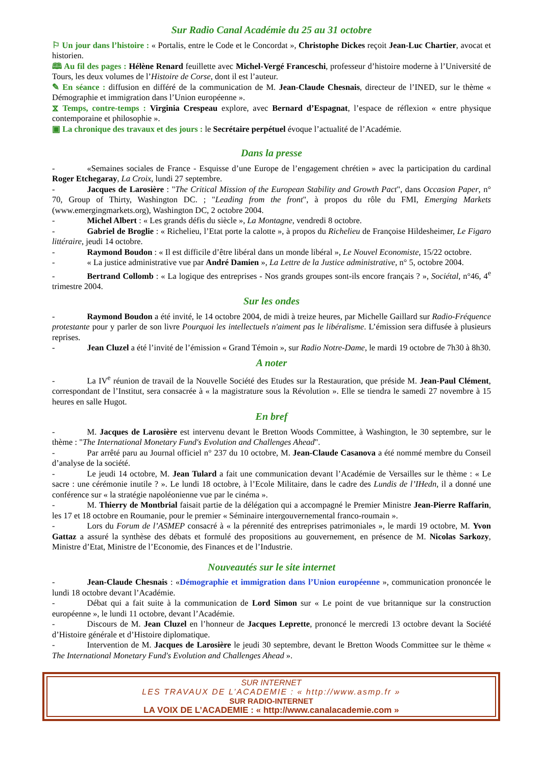Sur Radio Canal Académie du 25 au 31 octobre
⚐ Un jour dans l’histoire : « Portalis, entre le Code et le Concordat », Christophe Dickes reçoit Jean-Luc Chartier, avocat et historien.
🕮 Au fil des pages : Hélène Renard feuillette avec Michel-Vergé Franceschi, professeur d’histoire moderne à l’Université de Tours, les deux volumes de l’Histoire de Corse, dont il est l’auteur.
✎ En séance : diffusion en différé de la communication de M. Jean-Claude Chesnais, directeur de l’INED, sur le thème « Démographie et immigration dans l’Union européenne ».
⧖ Temps, contre-temps : Virginia Crespeau explore, avec Bernard d’Espagnat, l’espace de réflexion « entre physique contemporaine et philosophie ».
▣ La chronique des travaux et des jours : le Secrétaire perpétuel évoque l’actualité de l’Académie.
Dans la presse
- «Semaines sociales de France - Esquisse d’une Europe de l’engagement chrétien » avec la participation du cardinal Roger Etchegaray, La Croix, lundi 27 septembre.
- Jacques de Larosière : "The Critical Mission of the European Stability and Growth Pact", dans Occasion Paper, n° 70, Group of Thirty, Washington DC. ; "Leading from the front", à propos du rôle du FMI, Emerging Markets (www.emergingmarkets.org), Washington DC, 2 octobre 2004.
- Michel Albert : « Les grands défis du siècle », La Montagne, vendredi 8 octobre.
- Gabriel de Broglie : « Richelieu, l’Etat porte la calotte », à propos du Richelieu de Françoise Hildesheimer, Le Figaro littéraire, jeudi 14 octobre.
- Raymond Boudon : « Il est difficile d’être libéral dans un monde libéral », Le Nouvel Economiste, 15/22 octobre.
- « La justice administrative vue par André Damien », La Lettre de la Justice administrative, n° 5, octobre 2004.
- Bertrand Collomb : « La logique des entreprises - Nos grands groupes sont-ils encore français ? », Sociétal, n°46, 4<sup>e</sup> trimestre 2004.
Sur les ondes
- Raymond Boudon a été invité, le 14 octobre 2004, de midi à treize heures, par Michelle Gaillard sur Radio-Fréquence protestante pour y parler de son livre Pourquoi les intellectuels n'aiment pas le libéralisme. L’émission sera diffusée à plusieurs reprises.
- Jean Cluzel a été l’invité de l’émission « Grand Témoin », sur Radio Notre-Dame, le mardi 19 octobre de 7h30 à 8h30.
A noter
- La IV<sup>e</sup> réunion de travail de la Nouvelle Société des Etudes sur la Restauration, que préside M. Jean-Paul Clément, correspondant de l’Institut, sera consacrée à « la magistrature sous la Révolution ». Elle se tiendra le samedi 27 novembre à 15 heures en salle Hugot.
En bref
- M. Jacques de Larosière est intervenu devant le Bretton Woods Committee, à Washington, le 30 septembre, sur le thème : "The International Monetary Fund's Evolution and Challenges Ahead".
- Par arrêté paru au Journal officiel n° 237 du 10 octobre, M. Jean-Claude Casanova a été nommé membre du Conseil d’analyse de la société.
- Le jeudi 14 octobre, M. Jean Tulard a fait une communication devant l’Académie de Versailles sur le thème : « Le sacre : une cérémonie inutile ? ». Le lundi 18 octobre, à l’Ecole Militaire, dans le cadre des Lundis de l’IHedn, il a donné une conférence sur « la stratégie napoléonienne vue par le cinéma ».
- M. Thierry de Montbrial faisait partie de la délégation qui a accompagné le Premier Ministre Jean-Pierre Raffarin, les 17 et 18 octobre en Roumanie, pour le premier « Séminaire intergouvernemental franco-roumain ».
- Lors du Forum de l’ASMEP consacré à « la pérennité des entreprises patrimoniales », le mardi 19 octobre, M. Yvon Gattaz a assuré la synthèse des débats et formulé des propositions au gouvernement, en présence de M. Nicolas Sarkozy, Ministre d’Etat, Ministre de l’Economie, des Finances et de l’Industrie.
Nouveautés sur le site internet
- Jean-Claude Chesnais : «Démographie et immigration dans l’Union européenne », communication prononcée le lundi 18 octobre devant l’Académie.
- Débat qui a fait suite à la communication de Lord Simon sur « Le point de vue britannique sur la construction européenne », le lundi 11 octobre, devant l’Académie.
- Discours de M. Jean Cluzel en l’honneur de Jacques Leprette, prononcé le mercredi 13 octobre devant la Société d’Histoire générale et d’Histoire diplomatique.
- Intervention de M. Jacques de Larosière le jeudi 30 septembre, devant le Bretton Woods Committee sur le thème « The International Monetary Fund's Evolution and Challenges Ahead ».
SUR INTERNET
LES TRAVAUX DE L’ACADEMIE : « http://www.asmp.fr »
SUR RADIO-INTERNET
LA VOIX DE L’ACADEMIE : « http://www.canalacademie.com »